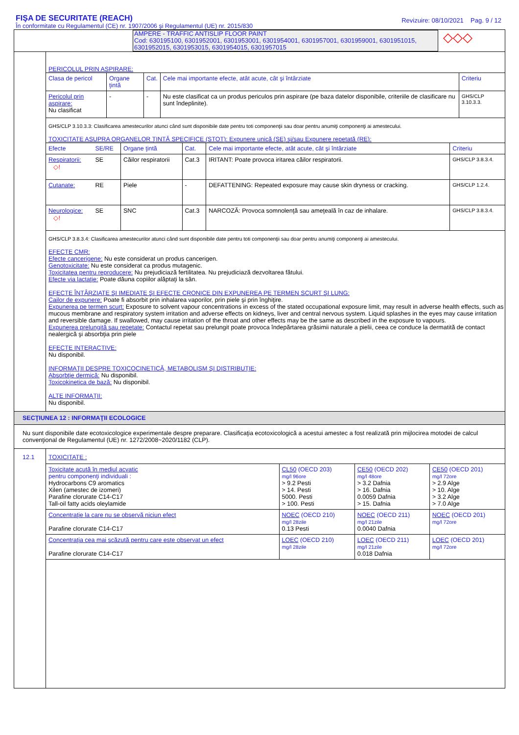FIŞA DE SECURITATE (REACH)
În conformitate cu Regulamentul (CE) nr. 1907/2006 şi Regulamentul (UE) nr. 2015/830
Revizuire: 08/10/2021 Pag. 9 / 12
AMPERE - TRAFFIC ANTISLIP FLOOR PAINT
Cod: 630195100, 6301952001, 6301953001, 6301954001, 6301957001, 6301959001, 6301951015, 6301952015, 6301953015, 6301954015, 6301957015
◇◇◇
PERICOLUL PRIN ASPIRARE:
| Clasa de pericol | Organe ţintă | Cat. | Cele mai importante efecte, atât acute, cât şi întârziate | Criteriu |
| --- | --- | --- | --- | --- |
| Pericolul prin aspirare: Nu clasificat | - | - | Nu este clasificat ca un produs periculos prin aspirare (pe baza datelor disponibile, criteriile de clasificare nu sunt îndeplinite). | GHS/CLP 3.10.3.3. |
GHS/CLP 3.10.3.3: Clasificarea amestecurilor atunci când sunt disponibile date pentru toti componenţii sau doar pentru anumiţi componenţi ai amestecului.
TOXICITATE ASUPRA ORGANELOR ŢINTĂ SPECIFICE (STOT): Expunere unică (SE) şi/sau Expunere repetată (RE):
| Efecte | SE/RE | Organe ţintă | Cat. | Cele mai importante efecte, atât acute, cât şi întârziate | Criteriu |
| --- | --- | --- | --- | --- | --- |
| Respiratorii: ◇! | SE | Căilor respiratorii | Cat.3 | IRITANT: Poate provoca iritarea căilor respiratorii. | GHS/CLP 3.8.3.4. |
| Cutanate: | RE | Piele | - | DEFATTENING: Repeated exposure may cause skin dryness or cracking. | GHS/CLP 1.2.4. |
| Neurologice: ◇! | SE | SNC | Cat.3 | NARCOZĂ: Provoca somnolenţă sau ameţeală în caz de inhalare. | GHS/CLP 3.8.3.4. |
GHS/CLP 3.8.3.4: Clasificarea amestecurilor atunci când sunt disponibile date pentru toti componenţii sau doar pentru anumiţi componenţi ai amestecului.
EFECTE CMR:
Efecte cancerigene: Nu este considerat un produs cancerigen.
Genotoxicitate: Nu este considerat ca produs mutagenic.
Toxicitatea pentru reproducere: Nu prejudiciază fertilitatea. Nu prejudiciază dezvoltarea fătului.
Efecte via lactaţie: Poate dăuna copiilor alăptaţi la sân.
EFECTE ÎNTÂRZIATE ŞI IMEDIATE ŞI EFECTE CRONICE DIN EXPUNEREA PE TERMEN SCURT ŞI LUNG:
Cailor de expunere: Poate fi absorbit prin inhalarea vaporilor, prin piele şi prin înghiţire.
Expunerea pe termen scurt: Exposure to solvent vapour concentrations in excess of the stated occupational exposure limit, may result in adverse health effects, such as mucous membrane and respiratory system irritation and adverse effects on kidneys, liver and central nervous system. Liquid splashes in the eyes may cause irritation and reversible damage. If swallowed, may cause irritation of the throat and other effects may be the same as described in the exposure to vapours.
Expunerea prelungită sau repetate: Contactul repetat sau prelungit poate provoca îndepărtarea grăsimii naturale a pielii, ceea ce conduce la dermatită de contact nealergică şi absorbţia prin piele
EFECTE INTERACTIVE:
Nu disponibil.
INFORMAŢII DESPRE TOXICOCINETICĂ, METABOLISM ŞI DISTRIBUŢIE:
Absorbţie dermică: Nu disponibil.
Toxicokinetica de bază: Nu disponibil.
ALTE INFORMAŢII:
Nu disponibil.
SECŢIUNEA 12 : INFORMAŢII ECOLOGICE
Nu sunt disponibile date ecotoxicologice experimentale despre preparare. Clasificaţia ecotoxicologică a acestui amestec a fost realizată prin mijlocirea motodei de calcul convenţional de Regulamentul (UE) nr. 1272/2008~2020/1182 (CLP).
12.1
TOXICITATE :
| Toxicitate acută în mediul acvatic pentru componenţi individuali : Hydrocarbons C9 aromatics Xilen (amestec de izomeri) Parafine clorurate C14-C17 Tall-oil fatty acids oleylamide | CL50 (OECD 203) mg/l 96ore > 9.2 Pesti > 14. Pesti 5000. Pesti > 100. Pesti | CE50 (OECD 202) mg/l 48ore > 3.2 Dafnia > 16. Dafnia 0.0059 Dafnia > 15. Dafnia | CE50 (OECD 201) mg/l 72ore > 2.9 Alge > 10. Alge > 3.2 Alge > 7.0 Alge |
| Concentraţie la care nu se observă niciun efect Parafine clorurate C14-C17 | NOEC (OECD 210) mg/l 28zile 0.13 Pesti | NOEC (OECD 211) mg/l 21zile 0.0040 Dafnia | NOEC (OECD 201) mg/l 72ore |
| Concentraţia cea mai scăzută pentru care este observat un efect Parafine clorurate C14-C17 | LOEC (OECD 210) mg/l 28zile | LOEC (OECD 211) mg/l 21zile 0.018 Dafnia | LOEC (OECD 201) mg/l 72ore |